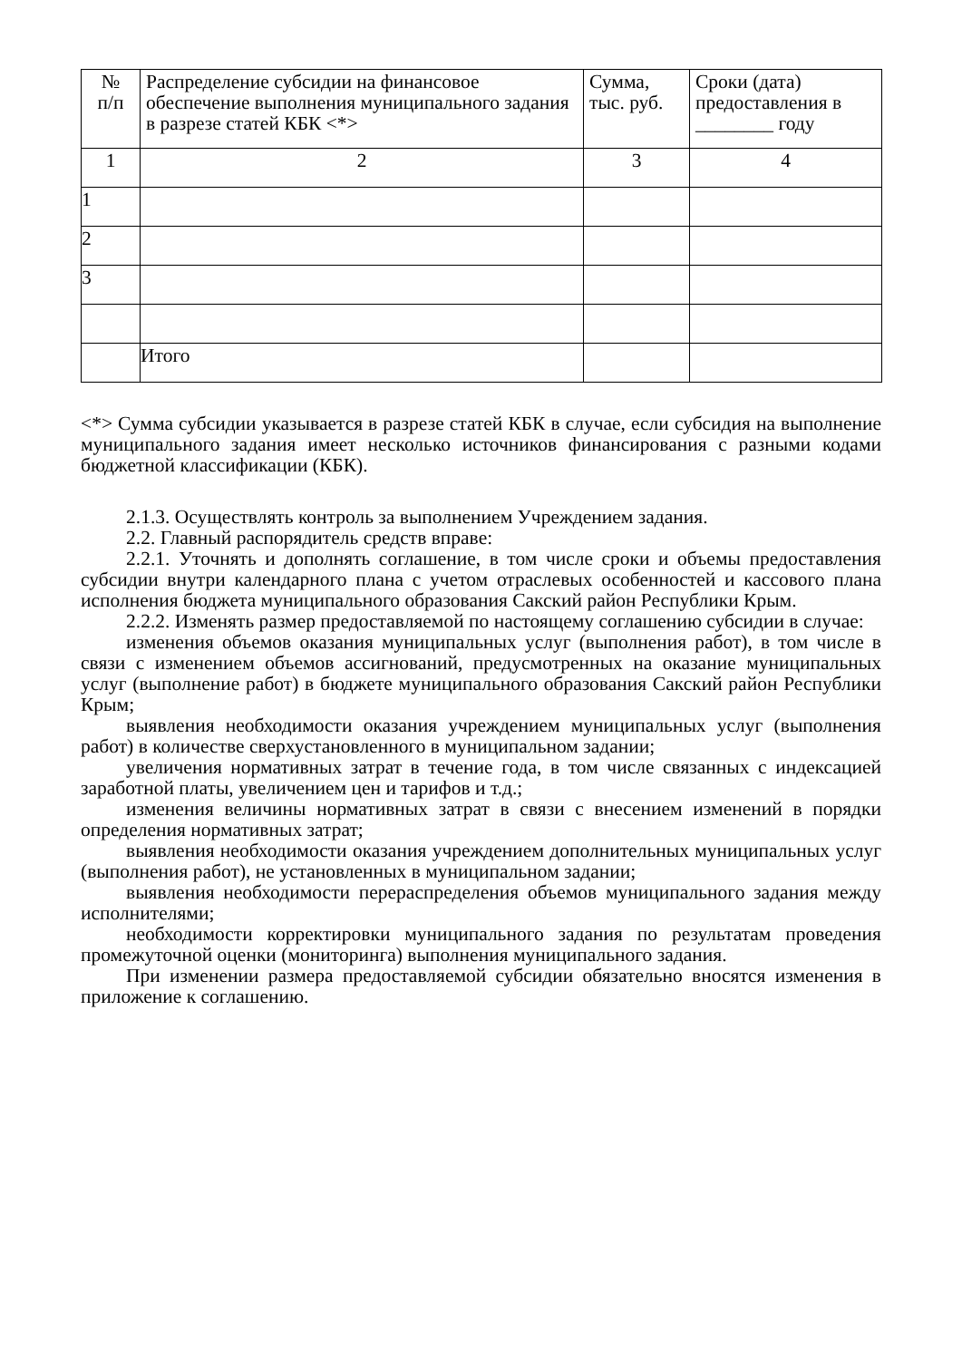| № п/п | Распределение субсидии на финансовое обеспечение выполнения муниципального задания в разрезе статей КБК <*> | Сумма, тыс. руб. | Сроки (дата) предоставления в ________ году |
| 1 | 2 | 3 | 4 |
| 1 | | | |
| 2 | | | |
| 3 | | | |
| | Итого | | |
<*> Сумма субсидии указывается в разрезе статей КБК в случае, если субсидия на выполнение муниципального задания имеет несколько источников финансирования с разными кодами бюджетной классификации (КБК).
2.1.3. Осуществлять контроль за выполнением Учреждением задания.
2.2. Главный распорядитель средств вправе:
2.2.1. Уточнять и дополнять соглашение, в том числе сроки и объемы предоставления субсидии внутри календарного плана с учетом отраслевых особенностей и кассового плана исполнения бюджета муниципального образования Сакский район Республики Крым.
2.2.2. Изменять размер предоставляемой по настоящему соглашению субсидии в случае:
изменения объемов оказания муниципальных услуг (выполнения работ), в том числе в связи с изменением объемов ассигнований, предусмотренных на оказание муниципальных услуг (выполнение работ) в бюджете муниципального образования Сакский район Республики Крым;
выявления необходимости оказания учреждением муниципальных услуг (выполнения работ) в количестве сверхустановленного в муниципальном задании;
увеличения нормативных затрат в течение года, в том числе связанных с индексацией заработной платы, увеличением цен и тарифов и т.д.;
изменения величины нормативных затрат в связи с внесением изменений в порядки определения нормативных затрат;
выявления необходимости оказания учреждением дополнительных муниципальных услуг (выполнения работ), не установленных в муниципальном задании;
выявления необходимости перераспределения объемов муниципального задания между исполнителями;
необходимости корректировки муниципального задания по результатам проведения промежуточной оценки (мониторинга) выполнения муниципального задания.
При изменении размера предоставляемой субсидии обязательно вносятся изменения в приложение к соглашению.